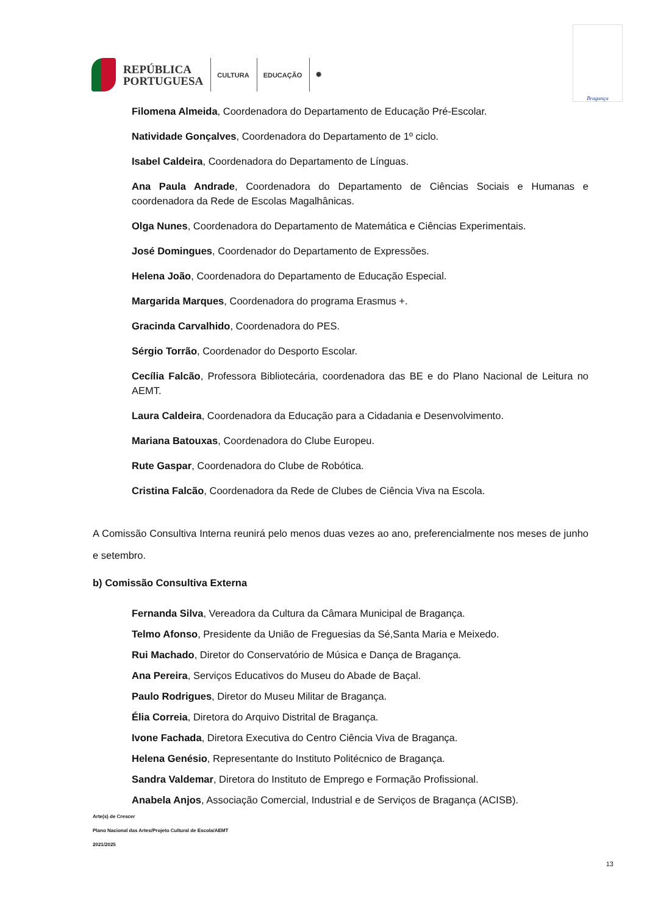REPÚBLICA
PORTUGUESA
CULTURA EDUCAÇÃO ✺
Bragança
Filomena Almeida, Coordenadora do Departamento de Educação Pré-Escolar.
Natividade Gonçalves, Coordenadora do Departamento de 1º ciclo.
Isabel Caldeira, Coordenadora do Departamento de Línguas.
Ana Paula Andrade, Coordenadora do Departamento de Ciências Sociais e Humanas e coordenadora da Rede de Escolas Magalhânicas.
Olga Nunes, Coordenadora do Departamento de Matemática e Ciências Experimentais.
José Domingues, Coordenador do Departamento de Expressões.
Helena João, Coordenadora do Departamento de Educação Especial.
Margarida Marques, Coordenadora do programa Erasmus +.
Gracinda Carvalhido, Coordenadora do PES.
Sérgio Torrão, Coordenador do Desporto Escolar.
Cecília Falcão, Professora Bibliotecária, coordenadora das BE e do Plano Nacional de Leitura no AEMT.
Laura Caldeira, Coordenadora da Educação para a Cidadania e Desenvolvimento.
Mariana Batouxas, Coordenadora do Clube Europeu.
Rute Gaspar, Coordenadora do Clube de Robótica.
Cristina Falcão, Coordenadora da Rede de Clubes de Ciência Viva na Escola.
A Comissão Consultiva Interna reunirá pelo menos duas vezes ao ano, preferencialmente nos meses de junho e setembro.
b) Comissão Consultiva Externa
Fernanda Silva, Vereadora da Cultura da Câmara Municipal de Bragança.
Telmo Afonso, Presidente da União de Freguesias da Sé,Santa Maria e Meixedo.
Rui Machado, Diretor do Conservatório de Música e Dança de Bragança.
Ana Pereira, Serviços Educativos do Museu do Abade de Baçal.
Paulo Rodrigues, Diretor do Museu Militar de Bragança.
Élia Correia, Diretora do Arquivo Distrital de Bragança.
Ivone Fachada, Diretora Executiva do Centro Ciência Viva de Bragança.
Helena Genésio, Representante do Instituto Politécnico de Bragança.
Sandra Valdemar, Diretora do Instituto de Emprego e Formação Profissional.
Anabela Anjos, Associação Comercial, Industrial e de Serviços de Bragança (ACISB).
Arte(s) de Crescer
Plano Nacional das Artes/Projeto Cultural de Escola/AEMT
2021/2025
13